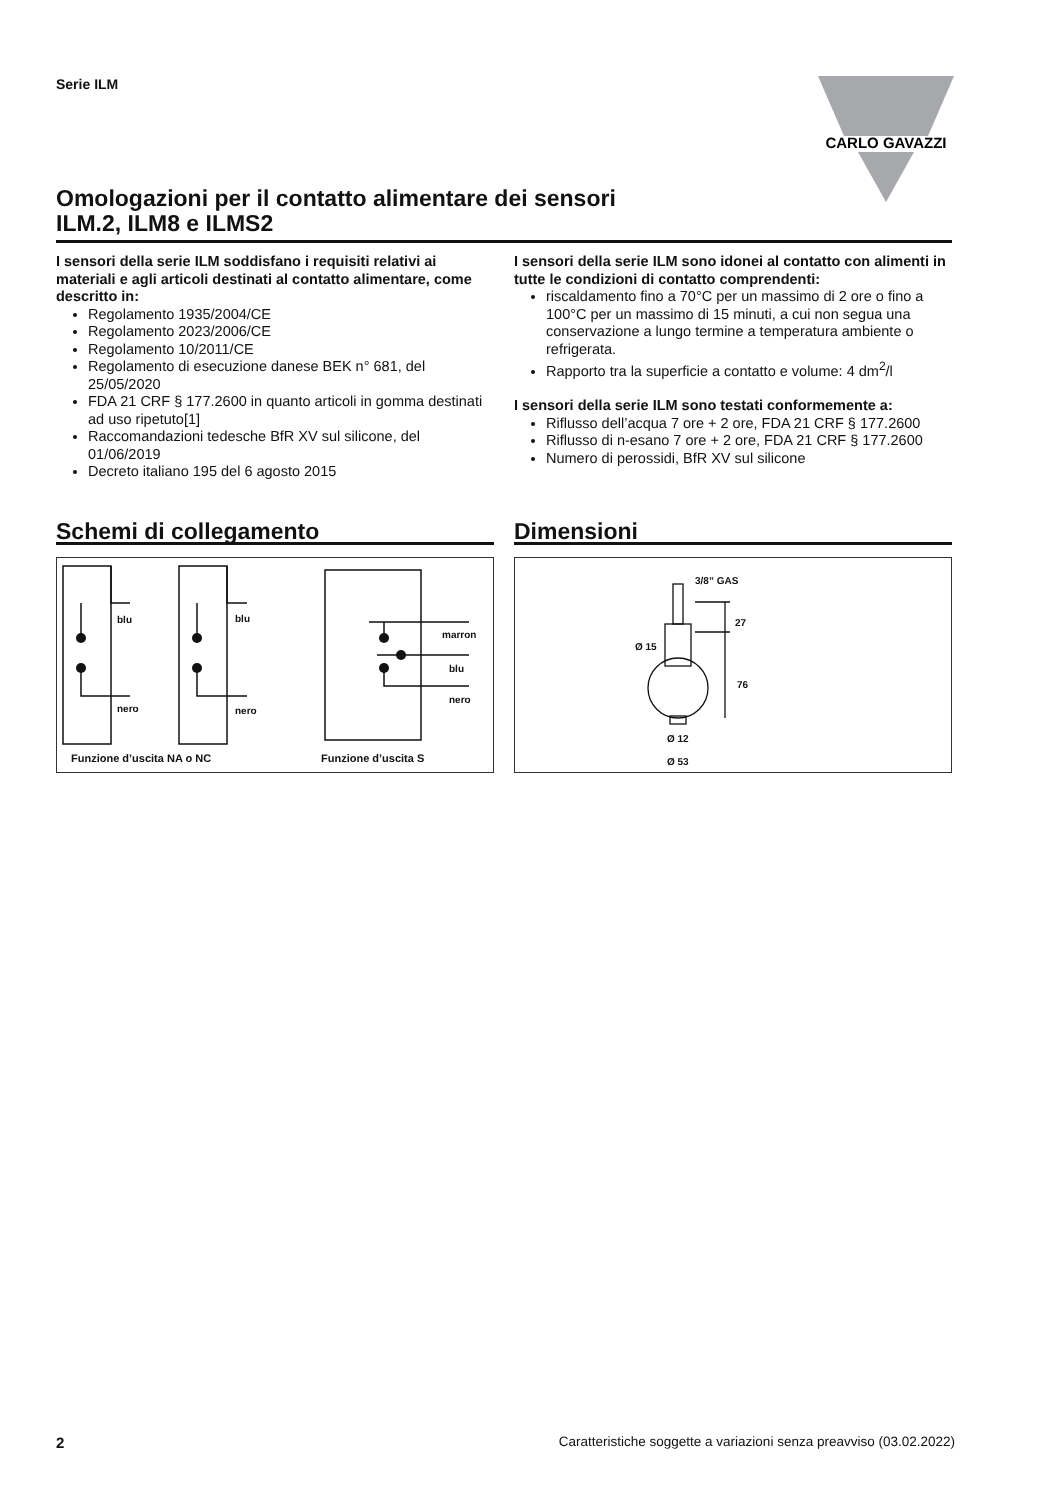Serie ILM
CARLO GAVAZZI
Omologazioni per il contatto alimentare dei sensori
ILM.2, ILM8 e ILMS2
I sensori della serie ILM soddisfano i requisiti relativi ai materiali e agli articoli destinati al contatto alimentare, come descritto in:
Regolamento 1935/2004/CE
Regolamento 2023/2006/CE
Regolamento 10/2011/CE
Regolamento di esecuzione danese BEK n° 681, del 25/05/2020
FDA 21 CRF § 177.2600 in quanto articoli in gomma destinati ad uso ripetuto[1]
Raccomandazioni tedesche BfR XV sul silicone, del 01/06/2019
Decreto italiano 195 del 6 agosto 2015
I sensori della serie ILM sono idonei al contatto con alimenti in tutte le condizioni di contatto comprendenti:
riscaldamento fino a 70°C per un massimo di 2 ore o fino a 100°C per un massimo di 15 minuti, a cui non segua una conservazione a lungo termine a temperatura ambiente o refrigerata.
Rapporto tra la superficie a contatto e volume: 4 dm<sup>2</sup>/l
I sensori della serie ILM sono testati conformemente a:
Riflusso dell’acqua 7 ore + 2 ore, FDA 21 CRF § 177.2600
Riflusso di n-esano 7 ore + 2 ore, FDA 21 CRF § 177.2600
Numero di perossidi, BfR XV sul silicone
Schemi di collegamento
blu blu
marron
blu
nero
nero nero
Funzione d’uscita NA o NC Funzione d’uscita S
Dimensioni
3/8” GAS
27
Ø 15
76
Ø 12
Ø 53
2 Caratteristiche soggette a variazioni senza preavviso (03.02.2022)